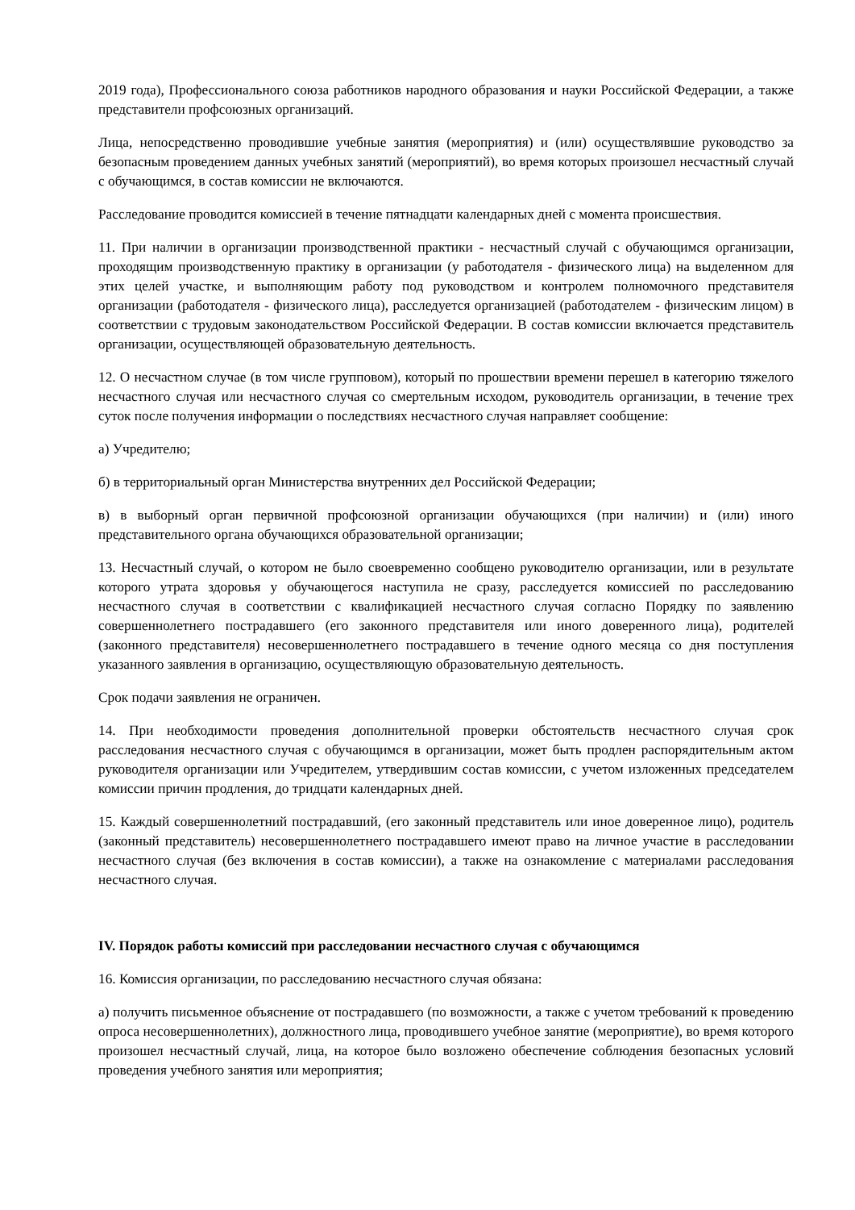2019 года), Профессионального союза работников народного образования и науки Российской Федерации, а также представители профсоюзных организаций.
Лица, непосредственно проводившие учебные занятия (мероприятия) и (или) осуществлявшие руководство за безопасным проведением данных учебных занятий (мероприятий), во время которых произошел несчастный случай с обучающимся, в состав комиссии не включаются.
Расследование проводится комиссией в течение пятнадцати календарных дней с момента происшествия.
11. При наличии в организации производственной практики - несчастный случай с обучающимся организации, проходящим производственную практику в организации (у работодателя - физического лица) на выделенном для этих целей участке, и выполняющим работу под руководством и контролем полномочного представителя организации (работодателя - физического лица), расследуется организацией (работодателем - физическим лицом) в соответствии с трудовым законодательством Российской Федерации. В состав комиссии включается представитель организации, осуществляющей образовательную деятельность.
12. О несчастном случае (в том числе групповом), который по прошествии времени перешел в категорию тяжелого несчастного случая или несчастного случая со смертельным исходом, руководитель организации, в течение трех суток после получения информации о последствиях несчастного случая направляет сообщение:
а) Учредителю;
б) в территориальный орган Министерства внутренних дел Российской Федерации;
в) в выборный орган первичной профсоюзной организации обучающихся (при наличии) и (или) иного представительного органа обучающихся образовательной организации;
13. Несчастный случай, о котором не было своевременно сообщено руководителю организации, или в результате которого утрата здоровья у обучающегося наступила не сразу, расследуется комиссией по расследованию несчастного случая в соответствии с квалификацией несчастного случая согласно Порядку по заявлению совершеннолетнего пострадавшего (его законного представителя или иного доверенного лица), родителей (законного представителя) несовершеннолетнего пострадавшего в течение одного месяца со дня поступления указанного заявления в организацию, осуществляющую образовательную деятельность.
Срок подачи заявления не ограничен.
14. При необходимости проведения дополнительной проверки обстоятельств несчастного случая срок расследования несчастного случая с обучающимся в организации, может быть продлен распорядительным актом руководителя организации или Учредителем, утвердившим состав комиссии, с учетом изложенных председателем комиссии причин продления, до тридцати календарных дней.
15. Каждый совершеннолетний пострадавший, (его законный представитель или иное доверенное лицо), родитель (законный представитель) несовершеннолетнего пострадавшего имеют право на личное участие в расследовании несчастного случая (без включения в состав комиссии), а также на ознакомление с материалами расследования несчастного случая.
IV. Порядок работы комиссий при расследовании несчастного случая с обучающимся
16. Комиссия организации, по расследованию несчастного случая обязана:
а) получить письменное объяснение от пострадавшего (по возможности, а также с учетом требований к проведению опроса несовершеннолетних), должностного лица, проводившего учебное занятие (мероприятие), во время которого произошел несчастный случай, лица, на которое было возложено обеспечение соблюдения безопасных условий проведения учебного занятия или мероприятия;